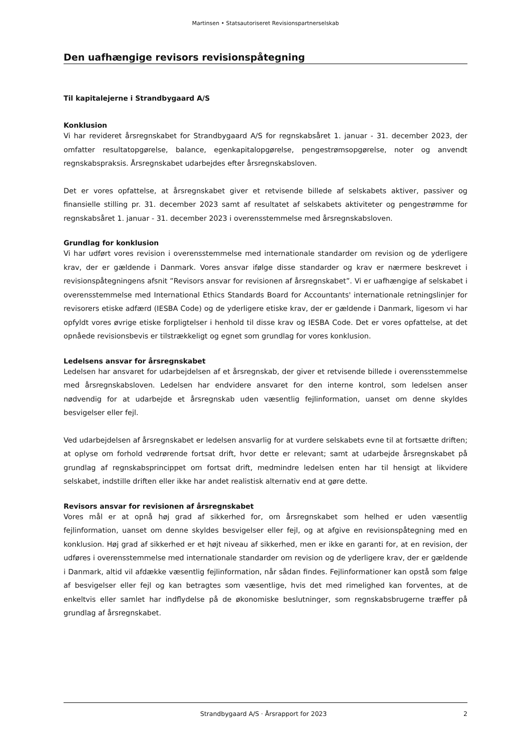Martinsen • Statsautoriseret Revisionspartnerselskab
Den uafhængige revisors revisionspåtegning
Til kapitalejerne i Strandbygaard A/S
Konklusion
Vi har revideret årsregnskabet for Strandbygaard A/S for regnskabsåret 1. januar - 31. december 2023, der omfatter resultatopgørelse, balance, egenkapitalopgørelse, pengestrømsopgørelse, noter og anvendt regnskabspraksis. Årsregnskabet udarbejdes efter årsregnskabsloven.
Det er vores opfattelse, at årsregnskabet giver et retvisende billede af selskabets aktiver, passiver og finansielle stilling pr. 31. december 2023 samt af resultatet af selskabets aktiviteter og pengestrømme for regnskabsåret 1. januar - 31. december 2023 i overensstemmelse med årsregnskabsloven.
Grundlag for konklusion
Vi har udført vores revision i overensstemmelse med internationale standarder om revision og de yderligere krav, der er gældende i Danmark. Vores ansvar ifølge disse standarder og krav er nærmere beskrevet i revisionspåtegningens afsnit ”Revisors ansvar for revisionen af årsregnskabet”. Vi er uafhængige af selskabet i overensstemmelse med International Ethics Standards Board for Accountants' internationale retningslinjer for revisorers etiske adfærd (IESBA Code) og de yderligere etiske krav, der er gældende i Danmark, ligesom vi har opfyldt vores øvrige etiske forpligtelser i henhold til disse krav og IESBA Code. Det er vores opfattelse, at det opnåede revisionsbevis er tilstrækkeligt og egnet som grundlag for vores konklusion.
Ledelsens ansvar for årsregnskabet
Ledelsen har ansvaret for udarbejdelsen af et årsregnskab, der giver et retvisende billede i overensstemmelse med årsregnskabsloven. Ledelsen har endvidere ansvaret for den interne kontrol, som ledelsen anser nødvendig for at udarbejde et årsregnskab uden væsentlig fejlinformation, uanset om denne skyldes besvigelser eller fejl.
Ved udarbejdelsen af årsregnskabet er ledelsen ansvarlig for at vurdere selskabets evne til at fortsætte driften; at oplyse om forhold vedrørende fortsat drift, hvor dette er relevant; samt at udarbejde årsregnskabet på grundlag af regnskabsprincippet om fortsat drift, medmindre ledelsen enten har til hensigt at likvidere selskabet, indstille driften eller ikke har andet realistisk alternativ end at gøre dette.
Revisors ansvar for revisionen af årsregnskabet
Vores mål er at opnå høj grad af sikkerhed for, om årsregnskabet som helhed er uden væsentlig fejlinformation, uanset om denne skyldes besvigelser eller fejl, og at afgive en revisionspåtegning med en konklusion. Høj grad af sikkerhed er et højt niveau af sikkerhed, men er ikke en garanti for, at en revision, der udføres i overensstemmelse med internationale standarder om revision og de yderligere krav, der er gældende i Danmark, altid vil afdække væsentlig fejlinformation, når sådan findes. Fejlinformationer kan opstå som følge af besvigelser eller fejl og kan betragtes som væsentlige, hvis det med rimelighed kan forventes, at de enkeltvis eller samlet har indflydelse på de økonomiske beslutninger, som regnskabsbrugerne træffer på grundlag af årsregnskabet.
Strandbygaard A/S · Årsrapport for 2023 2